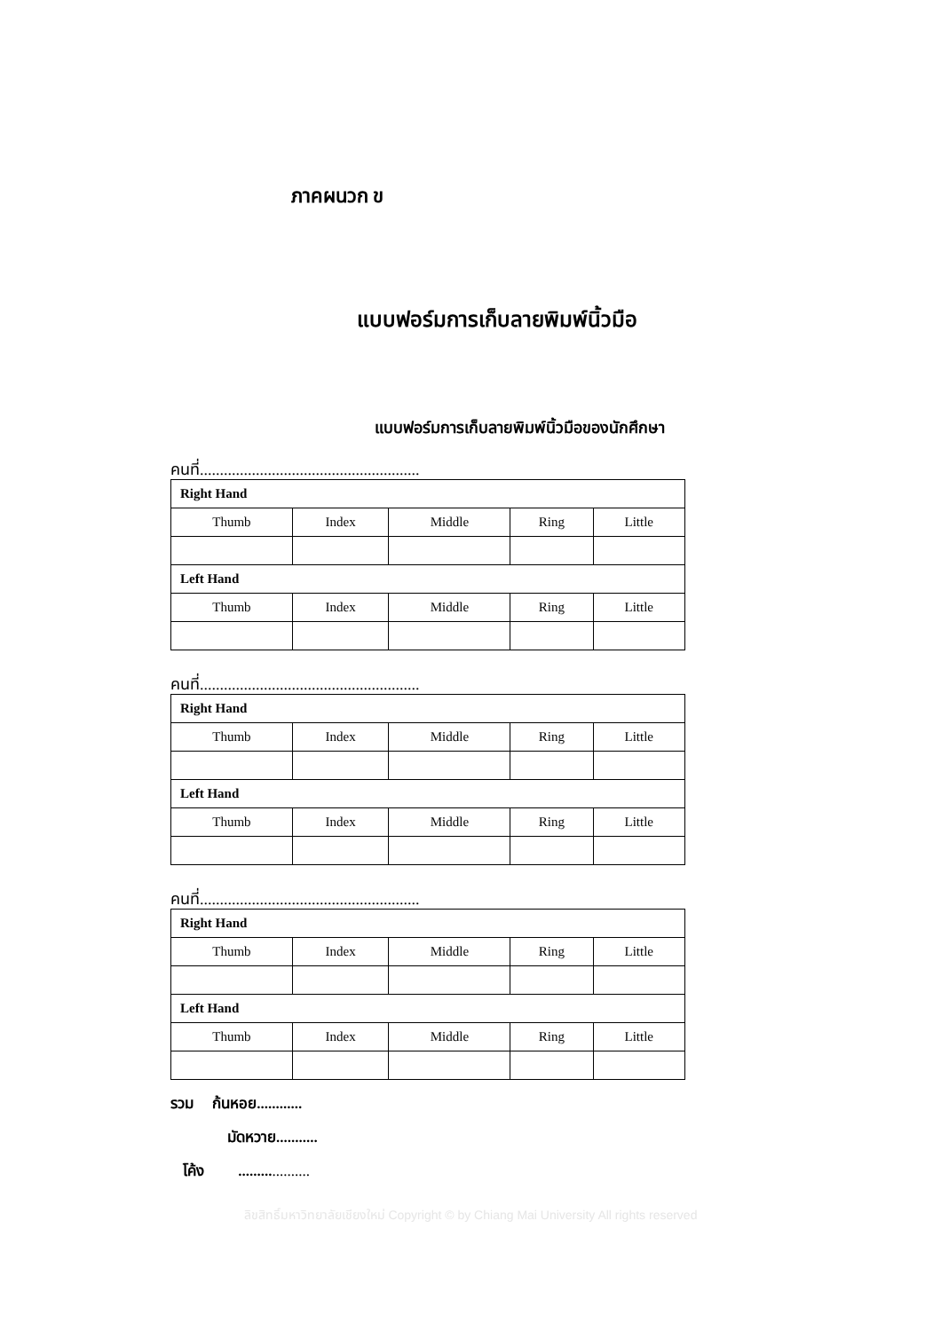ภาคผนวก ข
แบบฟอร์มการเก็บลายพิมพ์นิ้วมือ
แบบฟอร์มการเก็บลายพิมพ์นิ้วมือของนักศึกษา
คนที่.......................................................
| Right Hand | | | | |
| --- | --- | --- | --- | --- |
| Thumb | Index | Middle | Ring | Little |
| Left Hand | | | | |
| Thumb | Index | Middle | Ring | Little |
คนที่.......................................................
| Right Hand | | | | |
| --- | --- | --- | --- | --- |
| Thumb | Index | Middle | Ring | Little |
| Left Hand | | | | |
| Thumb | Index | Middle | Ring | Little |
คนที่.......................................................
| Right Hand | | | | |
| --- | --- | --- | --- | --- |
| Thumb | Index | Middle | Ring | Little |
| Left Hand | | | | |
| Thumb | Index | Middle | Ring | Little |
รวม ก้นหอย............
มัดหวาย...........
โค้ง ...................
ลิขสิทธิ์มหาวิทยาลัยเชียงใหม่ Copyright © by Chiang Mai University All rights reserved